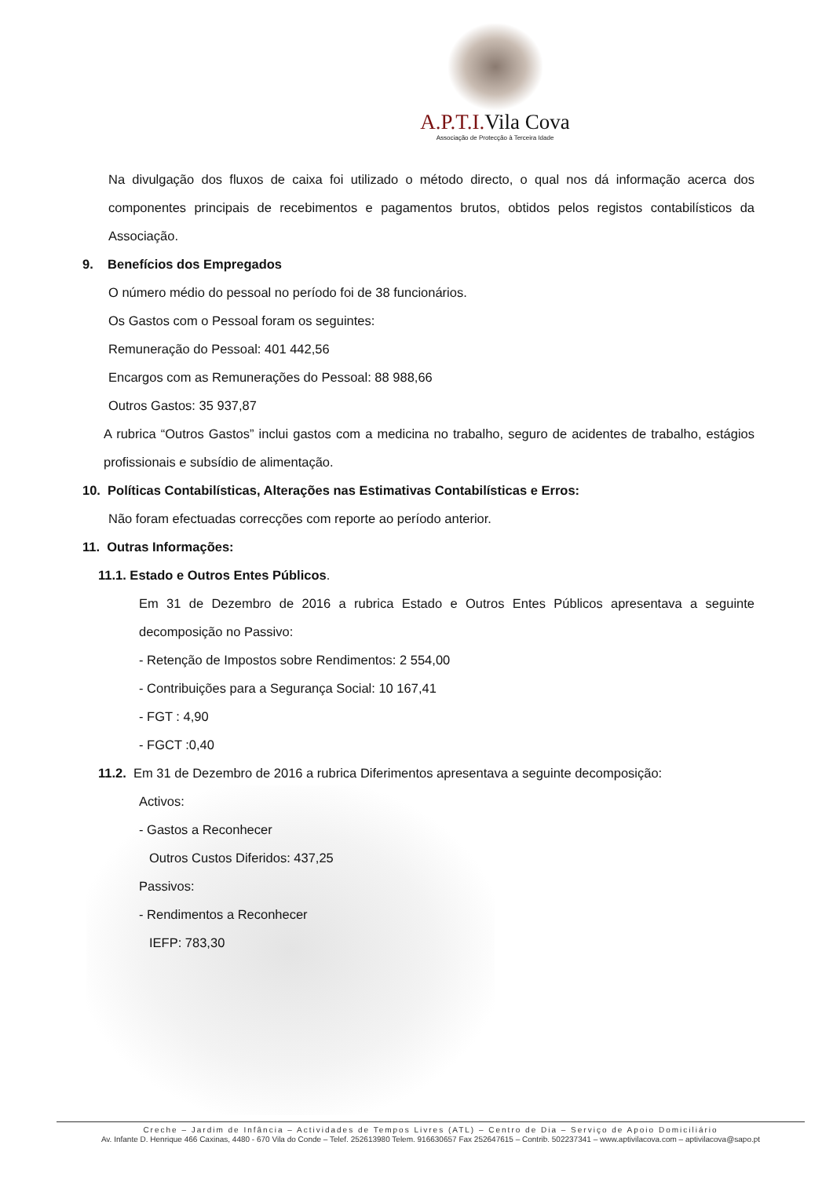A.P.T.I. Vila Cova
Associação de Protecção à Terceira Idade
Na divulgação dos fluxos de caixa foi utilizado o método directo, o qual nos dá informação acerca dos componentes principais de recebimentos e pagamentos brutos, obtidos pelos registos contabilísticos da Associação.
9. Benefícios dos Empregados
O número médio do pessoal no período foi de 38 funcionários.
Os Gastos com o Pessoal foram os seguintes:
Remuneração do Pessoal: 401 442,56
Encargos com as Remunerações do Pessoal: 88 988,66
Outros Gastos: 35 937,87
A rubrica “Outros Gastos” inclui gastos com a medicina no trabalho, seguro de acidentes de trabalho, estágios profissionais e subsídio de alimentação.
10. Políticas Contabilísticas, Alterações nas Estimativas Contabilísticas e Erros:
Não foram efectuadas correcções com reporte ao período anterior.
11. Outras Informações:
11.1. Estado e Outros Entes Públicos.
Em 31 de Dezembro de 2016 a rubrica Estado e Outros Entes Públicos apresentava a seguinte decomposição no Passivo:
- Retenção de Impostos sobre Rendimentos: 2 554,00
- Contribuições para a Segurança Social: 10 167,41
- FGT : 4,90
- FGCT :0,40
11.2. Em 31 de Dezembro de 2016 a rubrica Diferimentos apresentava a seguinte decomposição:
Activos:
- Gastos a Reconhecer
Outros Custos Diferidos: 437,25
Passivos:
- Rendimentos a Reconhecer
IEFP: 783,30
Creche – Jardim de Infância – Actividades de Tempos Livres (ATL) – Centro de Dia – Serviço de Apoio Domiciliário
Av. Infante D. Henrique 466 Caxinas, 4480 - 670 Vila do Conde – Telef. 252613980 Telem. 916630657 Fax 252647615 – Contrib. 502237341 – www.aptivilacova.com – aptivilacova@sapo.pt